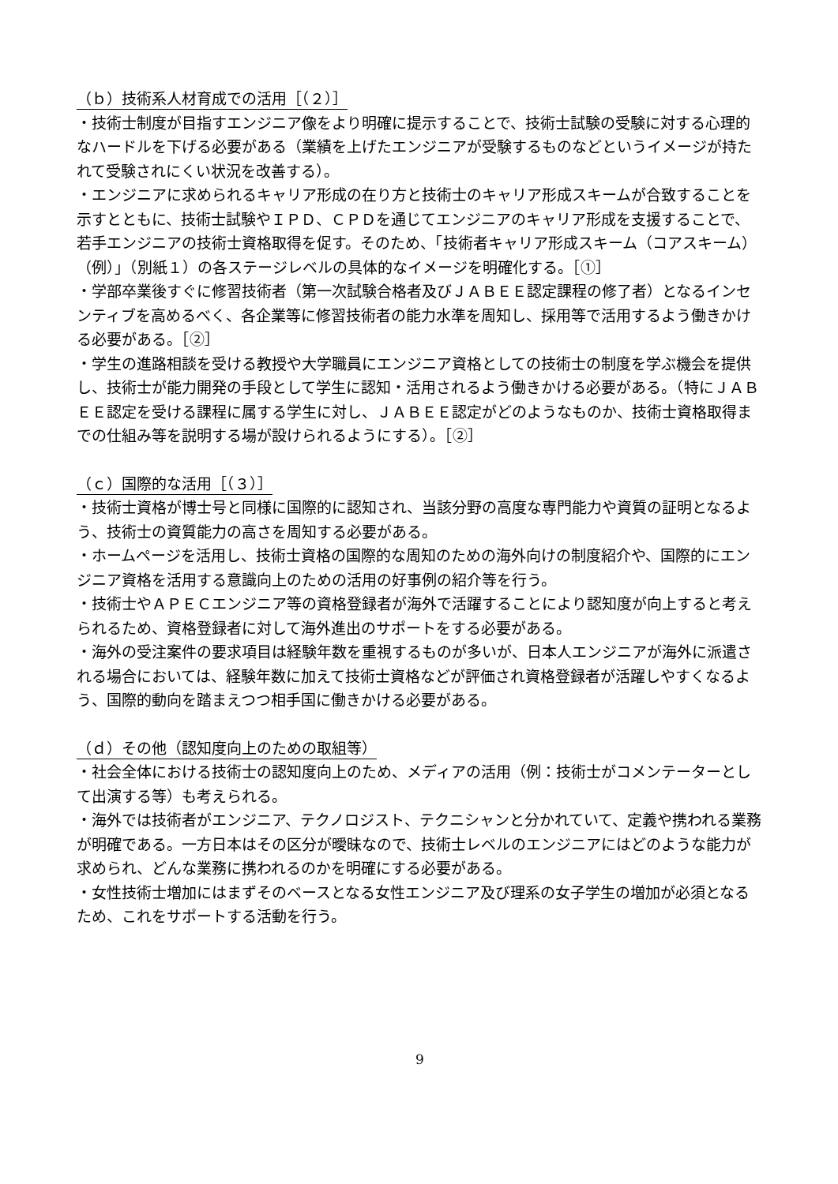（ｂ）技術系人材育成での活用［（２）］
・技術士制度が目指すエンジニア像をより明確に提示することで、技術士試験の受験に対する心理的なハードルを下げる必要がある（業績を上げたエンジニアが受験するものなどというイメージが持たれて受験されにくい状況を改善する）。
・エンジニアに求められるキャリア形成の在り方と技術士のキャリア形成スキームが合致することを示すとともに、技術士試験やＩＰＤ、ＣＰＤを通じてエンジニアのキャリア形成を支援することで、若手エンジニアの技術士資格取得を促す。そのため、「技術者キャリア形成スキーム（コアスキーム）（例）」（別紙１）の各ステージレベルの具体的なイメージを明確化する。［①］
・学部卒業後すぐに修習技術者（第一次試験合格者及びＪＡＢＥＥ認定課程の修了者）となるインセンティブを高めるべく、各企業等に修習技術者の能力水準を周知し、採用等で活用するよう働きかける必要がある。［②］
・学生の進路相談を受ける教授や大学職員にエンジニア資格としての技術士の制度を学ぶ機会を提供し、技術士が能力開発の手段として学生に認知・活用されるよう働きかける必要がある。（特にＪＡＢＥＥ認定を受ける課程に属する学生に対し、ＪＡＢＥＥ認定がどのようなものか、技術士資格取得までの仕組み等を説明する場が設けられるようにする）。［②］
（ｃ）国際的な活用［（３）］
・技術士資格が博士号と同様に国際的に認知され、当該分野の高度な専門能力や資質の証明となるよう、技術士の資質能力の高さを周知する必要がある。
・ホームページを活用し、技術士資格の国際的な周知のための海外向けの制度紹介や、国際的にエンジニア資格を活用する意識向上のための活用の好事例の紹介等を行う。
・技術士やＡＰＥＣエンジニア等の資格登録者が海外で活躍することにより認知度が向上すると考えられるため、資格登録者に対して海外進出のサポートをする必要がある。
・海外の受注案件の要求項目は経験年数を重視するものが多いが、日本人エンジニアが海外に派遣される場合においては、経験年数に加えて技術士資格などが評価され資格登録者が活躍しやすくなるよう、国際的動向を踏まえつつ相手国に働きかける必要がある。
（ｄ）その他（認知度向上のための取組等）
・社会全体における技術士の認知度向上のため、メディアの活用（例：技術士がコメンテーターとして出演する等）も考えられる。
・海外では技術者がエンジニア、テクノロジスト、テクニシャンと分かれていて、定義や携われる業務が明確である。一方日本はその区分が曖昧なので、技術士レベルのエンジニアにはどのような能力が求められ、どんな業務に携われるのかを明確にする必要がある。
・女性技術士増加にはまずそのベースとなる女性エンジニア及び理系の女子学生の増加が必須となるため、これをサポートする活動を行う。
9